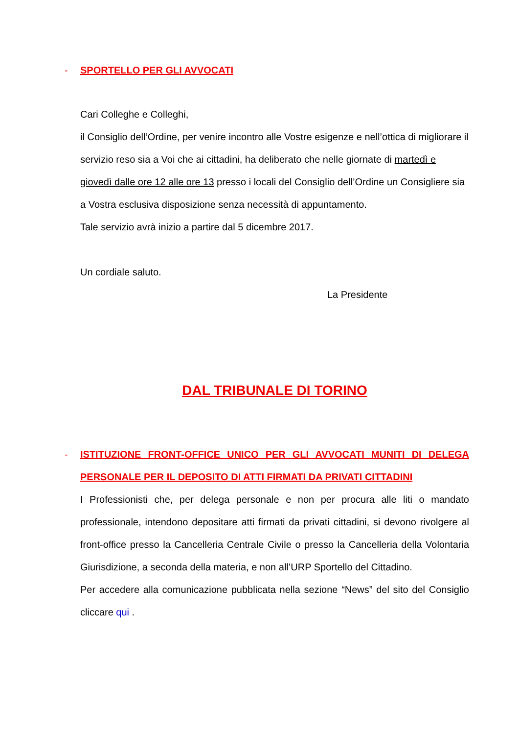- SPORTELLO PER GLI AVVOCATI
Cari Colleghe e Colleghi,
il Consiglio dell’Ordine, per venire incontro alle Vostre esigenze e nell’ottica di migliorare il servizio reso sia a Voi che ai cittadini, ha deliberato che nelle giornate di martedì e giovedì dalle ore 12 alle ore 13 presso i locali del Consiglio dell’Ordine un Consigliere sia a Vostra esclusiva disposizione senza necessità di appuntamento.
Tale servizio avrà inizio a partire dal 5 dicembre 2017.
Un cordiale saluto.
La Presidente
DAL TRIBUNALE DI TORINO
- ISTITUZIONE FRONT-OFFICE UNICO PER GLI AVVOCATI MUNITI DI DELEGA PERSONALE PER IL DEPOSITO DI ATTI FIRMATI DA PRIVATI CITTADINI
I Professionisti che, per delega personale e non per procura alle liti o mandato professionale, intendono depositare atti firmati da privati cittadini, si devono rivolgere al front-office presso la Cancelleria Centrale Civile o presso la Cancelleria della Volontaria Giurisdizione, a seconda della materia, e non all’URP Sportello del Cittadino.
Per accedere alla comunicazione pubblicata nella sezione “News” del sito del Consiglio cliccare qui .